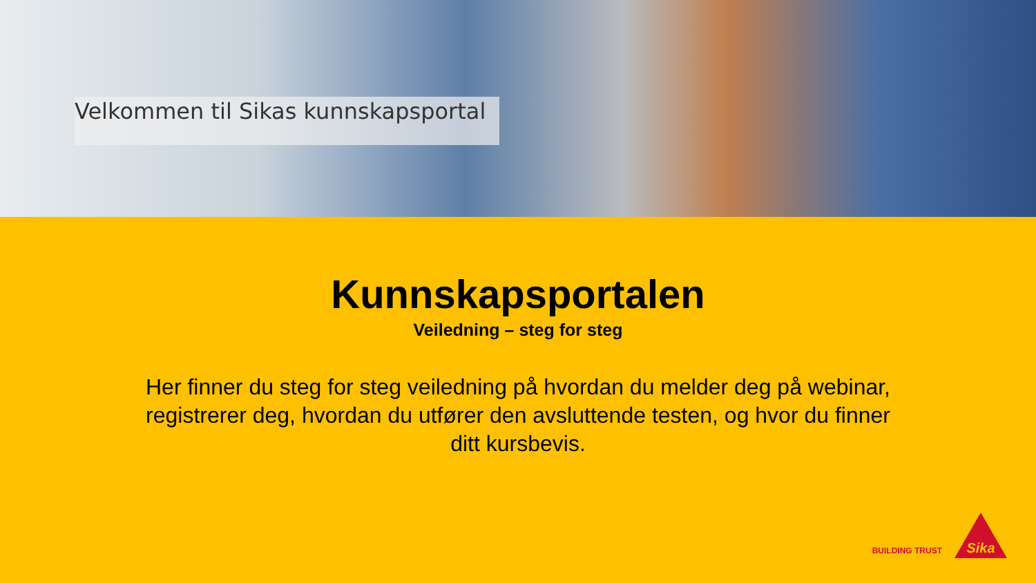Velkommen til Sikas kunnskapsportal
Kunnskapsportalen
Veiledning – steg for steg
Her finner du steg for steg veiledning på hvordan du melder deg på webinar, registrerer deg, hvordan du utfører den avsluttende testen, og hvor du finner ditt kursbevis.
BUILDING TRUST
Sika